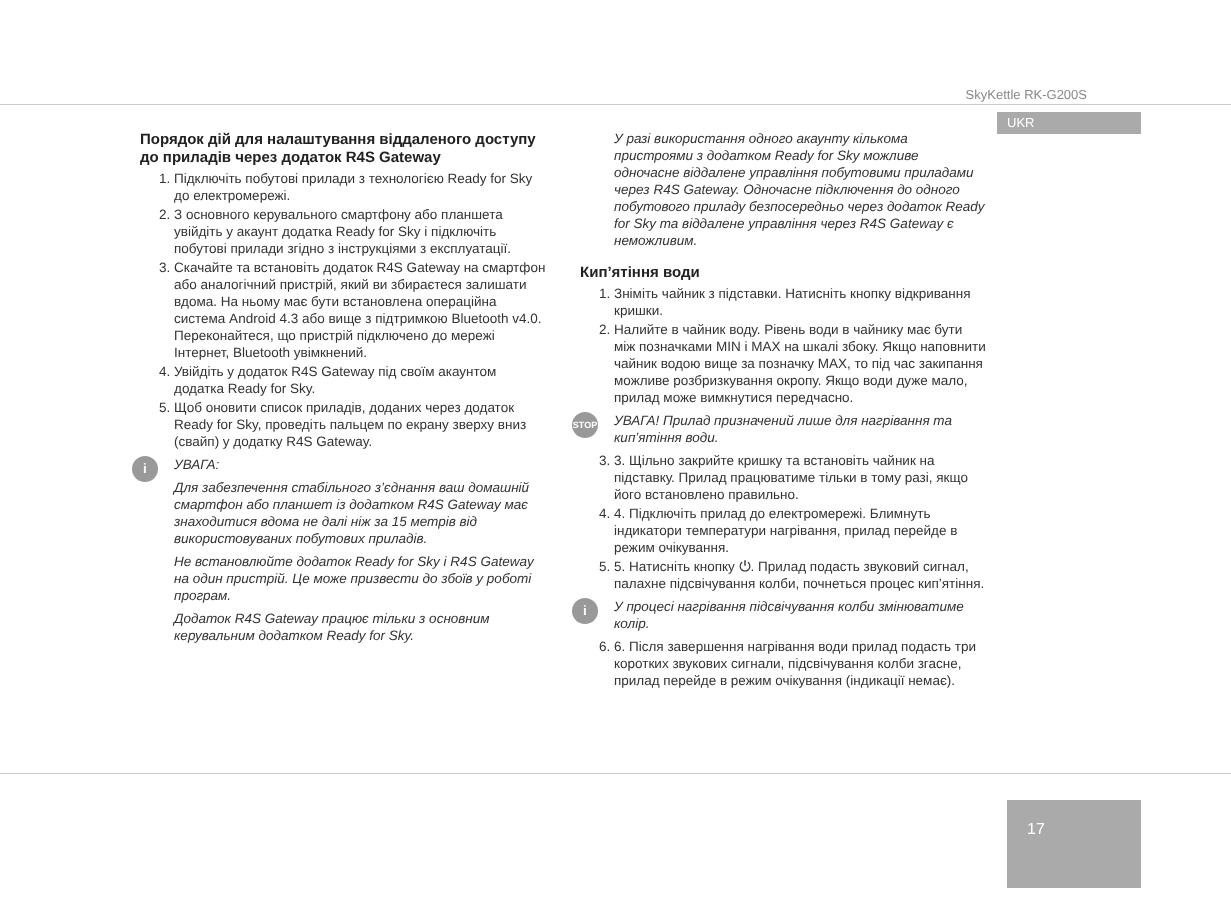SkyKettle RK-G200S
UKR
Порядок дій для налаштування віддаленого доступу до приладів через додаток R4S Gateway
1. Підключіть побутові прилади з технологією Ready for Sky до електромережі.
2. З основного керувального смартфону або планшета увійдіть у акаунт додатка Ready for Sky і підключіть побутові прилади згідно з інструкціями з експлуатації.
3. Скачайте та встановіть додаток R4S Gateway на смартфон або аналогічний пристрій, який ви збираєтеся залишати вдома. На ньому має бути встановлена операційна система Android 4.3 або вище з підтримкою Bluetooth v4.0. Переконайтеся, що пристрій підключено до мережі Інтернет, Bluetooth увімкнений.
4. Увійдіть у додаток R4S Gateway під своїм акаунтом додатка Ready for Sky.
5. Щоб оновити список приладів, доданих через додаток Ready for Sky, проведіть пальцем по екрану зверху вниз (свайп) у додатку R4S Gateway.
i УВАГА:
Для забезпечення стабільного з’єднання ваш домашній смартфон або планшет із додатком R4S Gateway має знаходитися вдома не далі ніж за 15 метрів від використовуваних побутових приладів.
Не встановлюйте додаток Ready for Sky і R4S Gateway на один пристрій. Це може призвести до збоїв у роботі програм.
Додаток R4S Gateway працює тільки з основним керувальним додатком Ready for Sky.
У разі використання одного акаунту кількома пристроями з додатком Ready for Sky можливе одночасне віддалене управління побутовими приладами через R4S Gateway. Одночасне підключення до одного побутового приладу безпосередньо через додаток Ready for Sky та віддалене управління через R4S Gateway є неможливим.
Кип’ятіння води
1. Зніміть чайник з підставки. Натисніть кнопку відкривання кришки.
2. Налийте в чайник воду. Рівень води в чайнику має бути між позначками MIN і MAX на шкалі збоку. Якщо наповнити чайник водою вище за позначку MAX, то під час закипання можливе розбризкування окропу. Якщо води дуже мало, прилад може вимкнутися передчасно.
STOP УВАГА! Прилад призначений лише для нагрівання та кип’ятіння води.
3. 3. Щільно закрийте кришку та встановіть чайник на підставку. Прилад працюватиме тільки в тому разі, якщо його встановлено правильно.
4. 4. Підключіть прилад до електромережі. Блимнуть індикатори температури нагрівання, прилад перейде в режим очікування.
5. 5. Натисніть кнопку ⏻. Прилад подасть звуковий сигнал, палахне підсвічування колби, почнеться процес кип’ятіння.
i У процесі нагрівання підсвічування колби змінюватиме колір.
6. 6. Після завершення нагрівання води прилад подасть три коротких звукових сигнали, підсвічування колби згасне, прилад перейде в режим очікування (індикації немає).
17